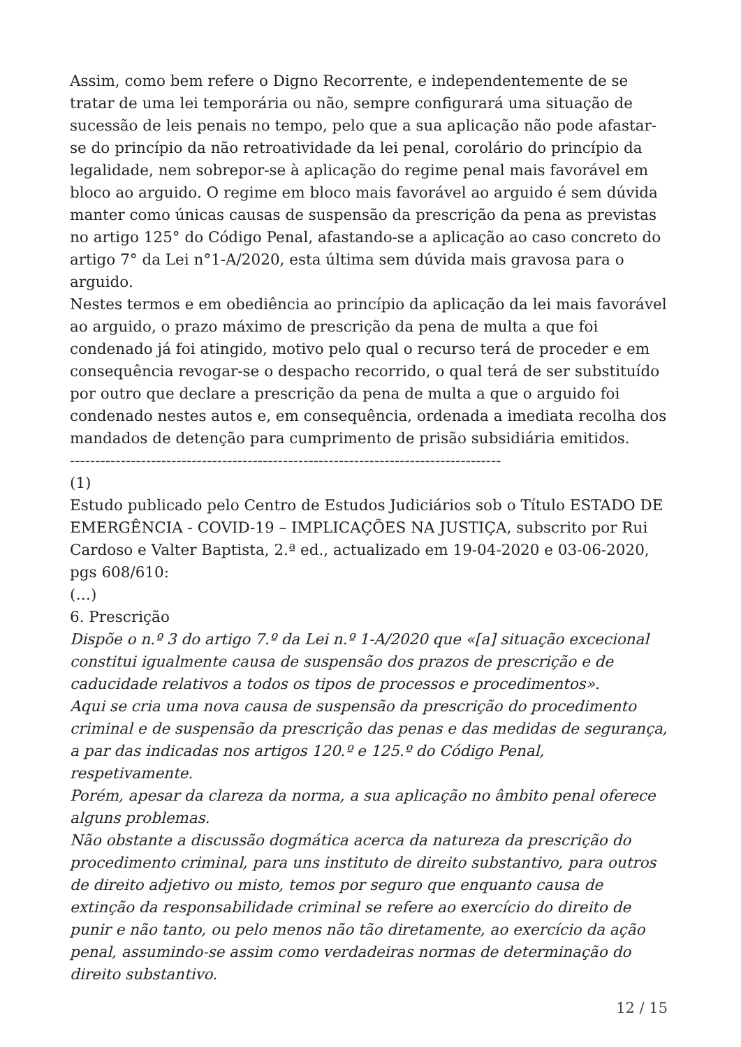Assim, como bem refere o Digno Recorrente, e independentemente de se tratar de uma lei temporária ou não, sempre configurará uma situação de sucessão de leis penais no tempo, pelo que a sua aplicação não pode afastar-se do princípio da não retroatividade da lei penal, corolário do princípio da legalidade, nem sobrepor-se à aplicação do regime penal mais favorável em bloco ao arguido. O regime em bloco mais favorável ao arguido é sem dúvida manter como únicas causas de suspensão da prescrição da pena as previstas no artigo 125° do Código Penal, afastando-se a aplicação ao caso concreto do artigo 7° da Lei n°1-A/2020, esta última sem dúvida mais gravosa para o arguido.
Nestes termos e em obediência ao princípio da aplicação da lei mais favorável ao arguido, o prazo máximo de prescrição da pena de multa a que foi condenado já foi atingido, motivo pelo qual o recurso terá de proceder e em consequência revogar-se o despacho recorrido, o qual terá de ser substituído por outro que declare a prescrição da pena de multa a que o arguido foi condenado nestes autos e, em consequência, ordenada a imediata recolha dos mandados de detenção para cumprimento de prisão subsidiária emitidos.
-------------------------------------------------------------------------------------
(1)
Estudo publicado pelo Centro de Estudos Judiciários sob o Título ESTADO DE EMERGÊNCIA - COVID-19 – IMPLICAÇÕES NA JUSTIÇA, subscrito por Rui Cardoso e Valter Baptista, 2.ª ed., actualizado em 19-04-2020 e 03-06-2020, pgs 608/610:
(…)
6. Prescrição
Dispõe o n.º 3 do artigo 7.º da Lei n.º 1-A/2020 que «[a] situação excecional constitui igualmente causa de suspensão dos prazos de prescrição e de caducidade relativos a todos os tipos de processos e procedimentos».
Aqui se cria uma nova causa de suspensão da prescrição do procedimento criminal e de suspensão da prescrição das penas e das medidas de segurança, a par das indicadas nos artigos 120.º e 125.º do Código Penal, respetivamente.
Porém, apesar da clareza da norma, a sua aplicação no âmbito penal oferece alguns problemas.
Não obstante a discussão dogmática acerca da natureza da prescrição do procedimento criminal, para uns instituto de direito substantivo, para outros de direito adjetivo ou misto, temos por seguro que enquanto causa de extinção da responsabilidade criminal se refere ao exercício do direito de punir e não tanto, ou pelo menos não tão diretamente, ao exercício da ação penal, assumindo-se assim como verdadeiras normas de determinação do direito substantivo.
12 / 15